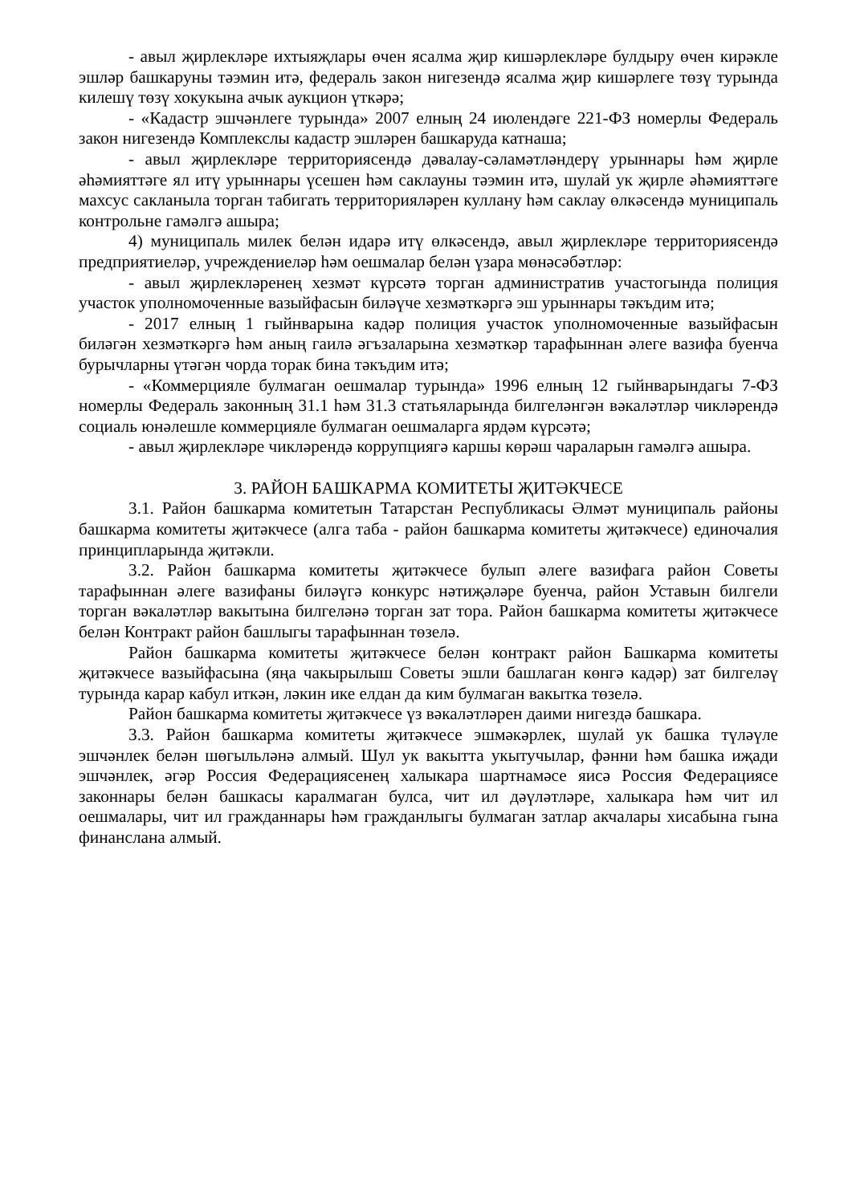- авыл җирлекләре ихтыяҗлары өчен ясалма җир кишәрлекләре булдыру өчен кирәкле эшләр башкаруны тәэмин итә, федераль закон нигезендә ясалма җир кишәрлеге төзү турында килешү төзү хокукына ачык аукцион үткәрә;
- «Кадастр эшчәнлеге турында» 2007 елның 24 июлендәге 221-ФЗ номерлы Федераль закон нигезендә Комплекслы кадастр эшләрен башкаруда катнаша;
- авыл җирлекләре территориясендә дәвалау-сәламәтләндерү урыннары һәм җирле әһәмияттәге ял итү урыннары үсешен һәм саклауны тәэмин итә, шулай ук җирле әһәмияттәге махсус сакланыла торган табигать территорияләрен куллану һәм саклау өлкәсендә муниципаль контрольне гамәлгә ашыра;
4) муниципаль милек белән идарә итү өлкәсендә, авыл җирлекләре территориясендә предприятиеләр, учреждениеләр һәм оешмалар белән үзара мөнәсәбәтләр:
- авыл җирлекләренең хезмәт күрсәтә торган административ участогында полиция участок уполномоченные вазыйфасын биләүче хезмәткәргә эш урыннары тәкъдим итә;
- 2017 елның 1 гыйнварына кадәр полиция участок уполномоченные вазыйфасын биләгән хезмәткәргә һәм аның гаилә әгъзаларына хезмәткәр тарафыннан әлеге вазифа буенча бурычларны үтәгән чорда торак бина тәкъдим итә;
- «Коммерцияле булмаган оешмалар турында» 1996 елның 12 гыйнварындагы 7-ФЗ номерлы Федераль законның 31.1 һәм 31.3 статьяларында билгеләнгән вәкаләтләр чикләрендә социаль юнәлешле коммерцияле булмаган оешмаларга ярдәм күрсәтә;
- авыл җирлекләре чикләрендә коррупциягә каршы көрәш чараларын гамәлгә ашыра.
3. РАЙОН БАШКАРМА КОМИТЕТЫ ҖИТӘКЧЕСЕ
3.1. Район башкарма комитетын Татарстан Республикасы Әлмәт муниципаль районы башкарма комитеты җитәкчесе (алга таба - район башкарма комитеты җитәкчесе) единочалия принципларында җитәкли.
3.2. Район башкарма комитеты җитәкчесе булып әлеге вазифага район Советы тарафыннан әлеге вазифаны биләүгә конкурс нәтиҗәләре буенча, район Уставын билгели торган вәкаләтләр вакытына билгеләнә торган зат тора. Район башкарма комитеты җитәкчесе белән Контракт район башлыгы тарафыннан төзелә.
Район башкарма комитеты җитәкчесе белән контракт район Башкарма комитеты җитәкчесе вазыйфасына (яңа чакырылыш Советы эшли башлаган көнгә кадәр) зат билгеләү турында карар кабул иткән, ләкин ике елдан да ким булмаган вакытка төзелә.
Район башкарма комитеты җитәкчесе үз вәкаләтләрен даими нигездә башкара.
3.3. Район башкарма комитеты җитәкчесе эшмәкәрлек, шулай ук башка түләүле эшчәнлек белән шөгыльләнә алмый. Шул ук вакытта укытучылар, фәнни һәм башка иҗади эшчәнлек, әгәр Россия Федерациясенең халыкара шартнамәсе яисә Россия Федерациясе законнары белән башкасы каралмаган булса, чит ил дәүләтләре, халыкара һәм чит ил оешмалары, чит ил гражданнары һәм гражданлыгы булмаган затлар акчалары хисабына гына финанслана алмый.